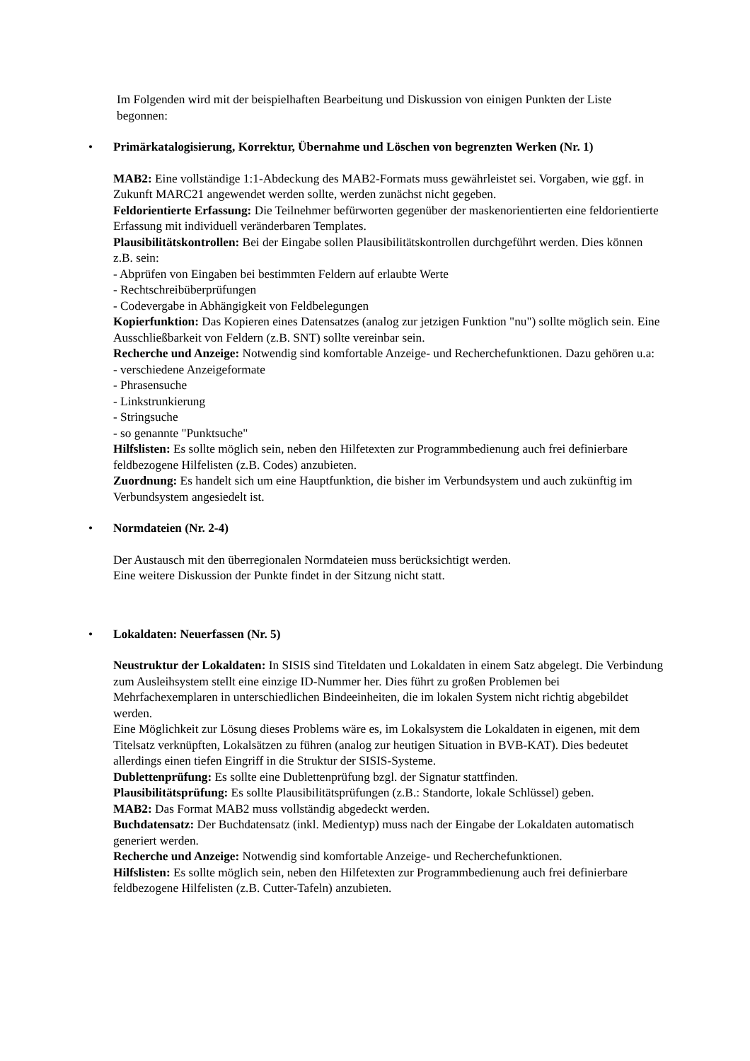Im Folgenden wird mit der beispielhaften Bearbeitung und Diskussion von einigen Punkten der Liste begonnen:
•
Primärkatalogisierung, Korrektur, Übernahme und Löschen von begrenzten Werken (Nr. 1)
MAB2: Eine vollständige 1:1-Abdeckung des MAB2-Formats muss gewährleistet sei. Vorgaben, wie ggf. in Zukunft MARC21 angewendet werden sollte, werden zunächst nicht gegeben.
Feldorientierte Erfassung: Die Teilnehmer befürworten gegenüber der maskenorientierten eine feldorientierte Erfassung mit individuell veränderbaren Templates.
Plausibilitätskontrollen: Bei der Eingabe sollen Plausibilitätskontrollen durchgeführt werden. Dies können z.B. sein:
- Abprüfen von Eingaben bei bestimmten Feldern auf erlaubte Werte
- Rechtschreibüberprüfungen
- Codevergabe in Abhängigkeit von Feldbelegungen
Kopierfunktion: Das Kopieren eines Datensatzes (analog zur jetzigen Funktion "nu") sollte möglich sein. Eine Ausschließbarkeit von Feldern (z.B. SNT) sollte vereinbar sein.
Recherche und Anzeige: Notwendig sind komfortable Anzeige- und Recherchefunktionen. Dazu gehören u.a:
- verschiedene Anzeigeformate
- Phrasensuche
- Linkstrunkierung
- Stringsuche
- so genannte "Punktsuche"
Hilfslisten: Es sollte möglich sein, neben den Hilfetexten zur Programmbedienung auch frei definierbare feldbezogene Hilfelisten (z.B. Codes) anzubieten.
Zuordnung: Es handelt sich um eine Hauptfunktion, die bisher im Verbundsystem und auch zukünftig im Verbundsystem angesiedelt ist.
•
Normdateien (Nr. 2-4)
Der Austausch mit den überregionalen Normdateien muss berücksichtigt werden.
Eine weitere Diskussion der Punkte findet in der Sitzung nicht statt.
•
Lokaldaten: Neuerfassen (Nr. 5)
Neustruktur der Lokaldaten: In SISIS sind Titeldaten und Lokaldaten in einem Satz abgelegt. Die Verbindung zum Ausleihsystem stellt eine einzige ID-Nummer her. Dies führt zu großen Problemen bei Mehrfachexemplaren in unterschiedlichen Bindeeinheiten, die im lokalen System nicht richtig abgebildet werden.
Eine Möglichkeit zur Lösung dieses Problems wäre es, im Lokalsystem die Lokaldaten in eigenen, mit dem Titelsatz verknüpften, Lokalsätzen zu führen (analog zur heutigen Situation in BVB-KAT). Dies bedeutet allerdings einen tiefen Eingriff in die Struktur der SISIS-Systeme.
Dublettenprüfung: Es sollte eine Dublettenprüfung bzgl. der Signatur stattfinden.
Plausibilitätsprüfung: Es sollte Plausibilitätsprüfungen (z.B.: Standorte, lokale Schlüssel) geben.
MAB2: Das Format MAB2 muss vollständig abgedeckt werden.
Buchdatensatz: Der Buchdatensatz (inkl. Medientyp) muss nach der Eingabe der Lokaldaten automatisch generiert werden.
Recherche und Anzeige: Notwendig sind komfortable Anzeige- und Recherchefunktionen.
Hilfslisten: Es sollte möglich sein, neben den Hilfetexten zur Programmbedienung auch frei definierbare feldbezogene Hilfelisten (z.B. Cutter-Tafeln) anzubieten.